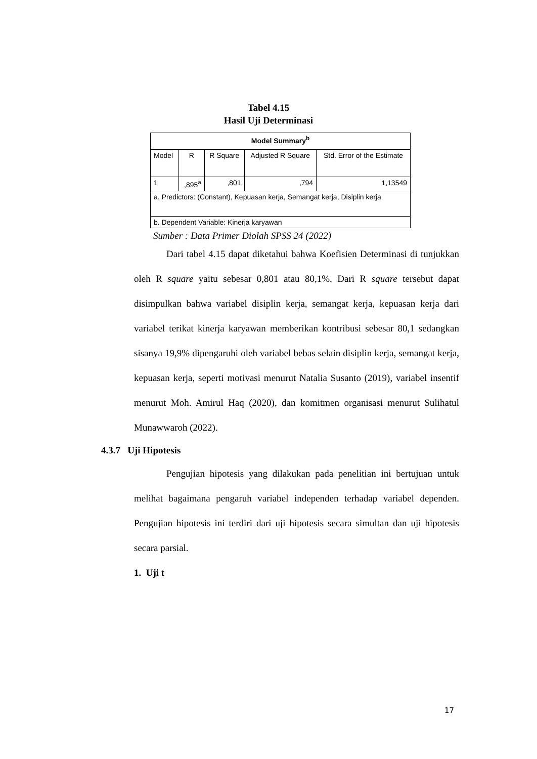Tabel 4.15
Hasil Uji Determinasi
| Model Summary<sup>b</sup> | | | | |
| --- | --- | --- | --- | --- |
| Model | R | R Square | Adjusted R Square | Std. Error of the Estimate |
| 1 | ,895<sup>a</sup> | ,801 | ,794 | 1,13549 |
| a. Predictors: (Constant), Kepuasan kerja, Semangat kerja, Disiplin kerja | | | | |
| b. Dependent Variable: Kinerja karyawan | | | | |
Sumber : Data Primer Diolah SPSS 24 (2022)
Dari tabel 4.15 dapat diketahui bahwa Koefisien Determinasi di tunjukkan oleh R square yaitu sebesar 0,801 atau 80,1%. Dari R square tersebut dapat disimpulkan bahwa variabel disiplin kerja, semangat kerja, kepuasan kerja dari variabel terikat kinerja karyawan memberikan kontribusi sebesar 80,1 sedangkan sisanya 19,9% dipengaruhi oleh variabel bebas selain disiplin kerja, semangat kerja, kepuasan kerja, seperti motivasi menurut Natalia Susanto (2019), variabel insentif menurut Moh. Amirul Haq (2020), dan komitmen organisasi menurut Sulihatul Munawwaroh (2022).
4.3.7 Uji Hipotesis
Pengujian hipotesis yang dilakukan pada penelitian ini bertujuan untuk melihat bagaimana pengaruh variabel independen terhadap variabel dependen. Pengujian hipotesis ini terdiri dari uji hipotesis secara simultan dan uji hipotesis secara parsial.
1. Uji t
17